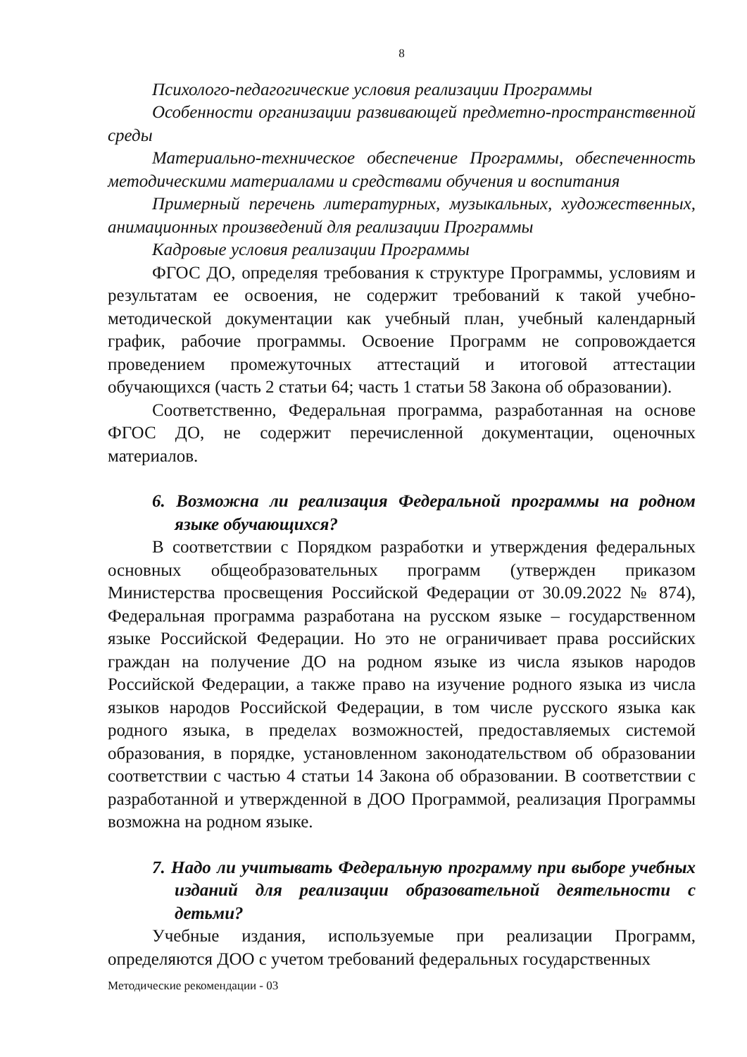8
Психолого-педагогические условия реализации Программы
Особенности организации развивающей предметно-пространственной среды
Материально-техническое обеспечение Программы, обеспеченность методическими материалами и средствами обучения и воспитания
Примерный перечень литературных, музыкальных, художественных, анимационных произведений для реализации Программы
Кадровые условия реализации Программы
ФГОС ДО, определяя требования к структуре Программы, условиям и результатам ее освоения, не содержит требований к такой учебно-методической документации как учебный план, учебный календарный график, рабочие программы. Освоение Программ не сопровождается проведением промежуточных аттестаций и итоговой аттестации обучающихся (часть 2 статьи 64; часть 1 статьи 58 Закона об образовании).
Соответственно, Федеральная программа, разработанная на основе ФГОС ДО, не содержит перечисленной документации, оценочных материалов.
6. Возможна ли реализация Федеральной программы на родном языке обучающихся?
В соответствии с Порядком разработки и утверждения федеральных основных общеобразовательных программ (утвержден приказом Министерства просвещения Российской Федерации от 30.09.2022 № 874), Федеральная программа разработана на русском языке – государственном языке Российской Федерации. Но это не ограничивает права российских граждан на получение ДО на родном языке из числа языков народов Российской Федерации, а также право на изучение родного языка из числа языков народов Российской Федерации, в том числе русского языка как родного языка, в пределах возможностей, предоставляемых системой образования, в порядке, установленном законодательством об образовании соответствии с частью 4 статьи 14 Закона об образовании. В соответствии с разработанной и утвержденной в ДОО Программой, реализация Программы возможна на родном языке.
7. Надо ли учитывать Федеральную программу при выборе учебных изданий для реализации образовательной деятельности с детьми?
Учебные издания, используемые при реализации Программ, определяются ДОО с учетом требований федеральных государственных
Методические рекомендации - 03